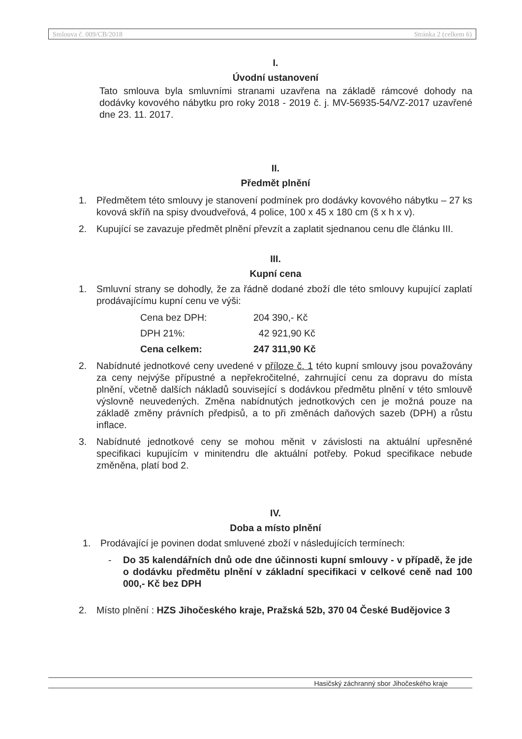Smlouva č. 009/CB/2018 Stránka 2 (celkem 6)
I.
Úvodní ustanovení
Tato smlouva byla smluvními stranami uzavřena na základě rámcové dohody na dodávky kovového nábytku pro roky 2018 - 2019 č. j. MV-56935-54/VZ-2017 uzavřené dne 23. 11. 2017.
II.
Předmět plnění
1. Předmětem této smlouvy je stanovení podmínek pro dodávky kovového nábytku – 27 ks kovová skříň na spisy dvoudveřová, 4 police, 100 x 45 x 180 cm (š x h x v).
2. Kupující se zavazuje předmět plnění převzít a zaplatit sjednanou cenu dle článku III.
III.
Kupní cena
1. Smluvní strany se dohodly, že za řádně dodané zboží dle této smlouvy kupující zaplatí prodávajícímu kupní cenu ve výši:
| Cena bez DPH: | 204 390,- Kč |
| DPH 21%: | 42 921,90 Kč |
| Cena celkem: | 247 311,90 Kč |
2. Nabídnuté jednotkové ceny uvedené v příloze č. 1 této kupní smlouvy jsou považovány za ceny nejvýše přípustné a nepřekročitelné, zahrnující cenu za dopravu do místa plnění, včetně dalších nákladů související s dodávkou předmětu plnění v této smlouvě výslovně neuvedených. Změna nabídnutých jednotkových cen je možná pouze na základě změny právních předpisů, a to při změnách daňových sazeb (DPH) a růstu inflace.
3. Nabídnuté jednotkové ceny se mohou měnit v závislosti na aktuální upřesněné specifikaci kupujícím v minitendru dle aktuální potřeby. Pokud specifikace nebude změněna, platí bod 2.
IV.
Doba a místo plnění
1. Prodávající je povinen dodat smluvené zboží v následujících termínech:
- Do 35 kalendářních dnů ode dne účinnosti kupní smlouvy - v případě, že jde o dodávku předmětu plnění v základní specifikaci v celkové ceně nad 100 000,- Kč bez DPH
2. Místo plnění : HZS Jihočeského kraje, Pražská 52b, 370 04 České Budějovice 3
Hasičský záchranný sbor Jihočeského kraje